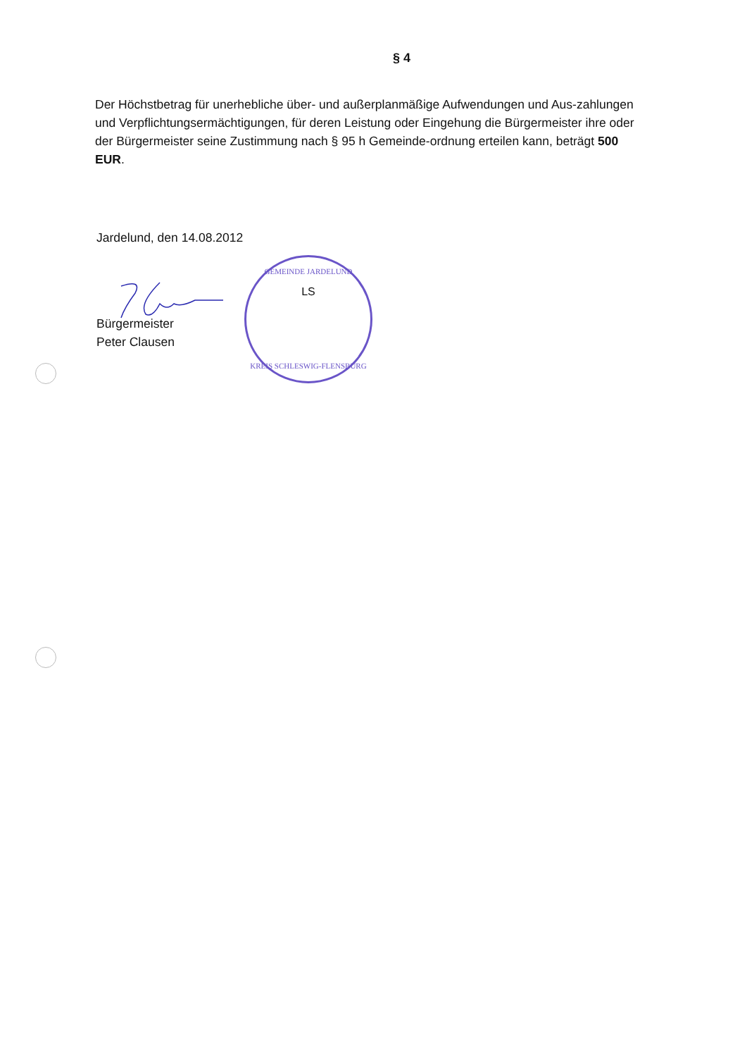§ 4
Der Höchstbetrag für unerhebliche über- und außerplanmäßige Aufwendungen und Aus-zahlungen und Verpflichtungsermächtigungen, für deren Leistung oder Eingehung die Bürgermeister ihre oder der Bürgermeister seine Zustimmung nach § 95 h Gemeinde-ordnung erteilen kann, beträgt 500 EUR.
Jardelund, den 14.08.2012
Bürgermeister
Peter Clausen
GEMEINDE JARDELUND
LS
KREIS SCHLESWIG-FLENSBURG